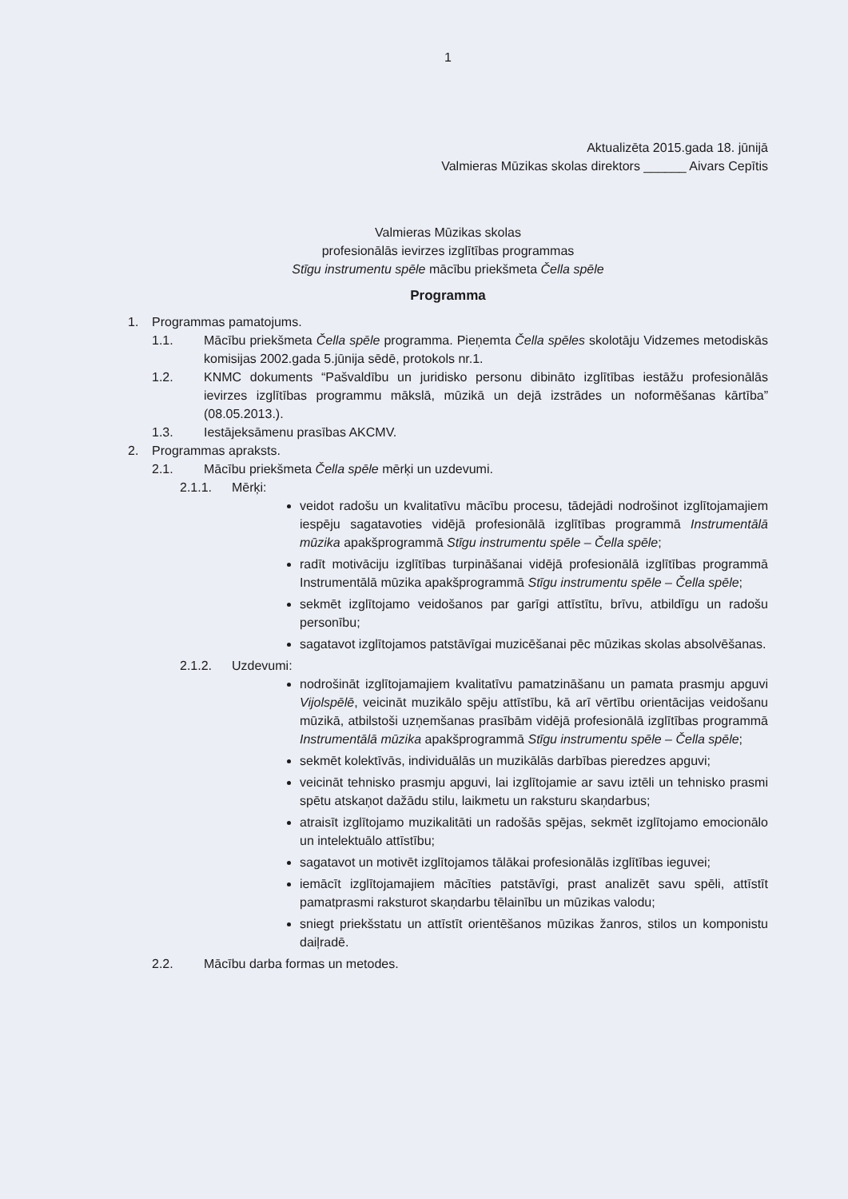1
Aktualizēta 2015.gada 18. jūnijā
Valmieras Mūzikas skolas direktors ______ Aivars Cepītis
Valmieras Mūzikas skolas
profesionālās ievirzes izglītības programmas
Stīgu instrumentu spēle mācību priekšmeta Čella spēle
Programma
1. Programmas pamatojums.
1.1. Mācību priekšmeta Čella spēle programma. Pieņemta Čella spēles skolotāju Vidzemes metodiskās komisijas 2002.gada 5.jūnija sēdē, protokols nr.1.
1.2. KNMC dokuments “Pašvaldību un juridisko personu dibināto izglītības iestāžu profesionālās ievirzes izglītības programmu mākslā, mūzikā un dejā izstrādes un noformēšanas kārtība” (08.05.2013.).
1.3. Iestājeksāmenu prasības AKCMV.
2. Programmas apraksts.
2.1. Mācību priekšmeta Čella spēle mērķi un uzdevumi.
2.1.1. Mērķi:
veidot radošu un kvalitatīvu mācību procesu, tādejādi nodrošinot izglītojamajiem iespēju sagatavoties vidējā profesionālā izglītības programmā Instrumentālā mūzika apakšprogrammā Stīgu instrumentu spēle – Čella spēle;
radīt motivāciju izglītības turpināšanai vidējā profesionālā izglītības programmā Instrumentālā mūzika apakšprogrammā Stīgu instrumentu spēle – Čella spēle;
sekmēt izglītojamo veidošanos par garīgi attīstītu, brīvu, atbildīgu un radošu personību;
sagatavot izglītojamos patstāvīgai muzicēšanai pēc mūzikas skolas absolvēšanas.
2.1.2. Uzdevumi:
nodrošināt izglītojamajiem kvalitatīvu pamatzināšanu un pamata prasmju apguvi Vijolspēlē, veicināt muzikālo spēju attīstību, kā arī vērtību orientācijas veidošanu mūzikā, atbilstoši uzņemšanas prasībām vidējā profesionālā izglītības programmā Instrumentālā mūzika apakšprogrammā Stīgu instrumentu spēle – Čella spēle;
sekmēt kolektīvās, individuālās un muzikālās darbības pieredzes apguvi;
veicināt tehnisko prasmju apguvi, lai izglītojamie ar savu iztēli un tehnisko prasmi spētu atskaņot dažādu stilu, laikmetu un raksturu skaņdarbus;
atraisīt izglītojamo muzikalitāti un radošās spējas, sekmēt izglītojamo emocionālo un intelektuālo attīstību;
sagatavot un motivēt izglītojamos tālākai profesionālās izglītības ieguvei;
iemācīt izglītojamajiem mācīties patstāvīgi, prast analizēt savu spēli, attīstīt pamatprasmi raksturot skaņdarbu tēlainību un mūzikas valodu;
sniegt priekšstatu un attīstīt orientēšanos mūzikas žanros, stilos un komponistu daiļradē.
2.2. Mācību darba formas un metodes.